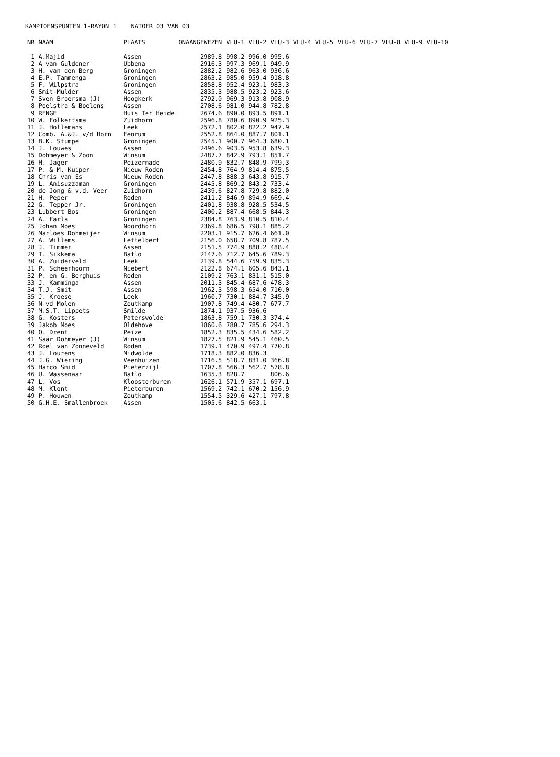KAMPIOENSPUNTEN 1-RAYON 1 NATOER 03 VAN 03
| NR | NAAM | PLAATS | ONAANGEWEZEN | VLU-1 | VLU-2 | VLU-3 | VLU-4 | VLU-5 | VLU-6 | VLU-7 | VLU-8 | VLU-9 | VLU-10 |
| --- | --- | --- | --- | --- | --- | --- | --- | --- | --- | --- | --- | --- | --- |
| 1 | A.Majid | Assen | 2989.8 | 998.2 | 996.0 | 995.6 | | | | | | | |
| 2 | A van Guldener | Ubbena | 2916.3 | 997.3 | 969.1 | 949.9 | | | | | | | |
| 3 | H. van den Berg | Groningen | 2882.2 | 982.6 | 963.0 | 936.6 | | | | | | | |
| 4 | E.P. Tammenga | Groningen | 2863.2 | 985.0 | 959.4 | 918.8 | | | | | | | |
| 5 | F. Wilpstra | Groningen | 2858.8 | 952.4 | 923.1 | 983.3 | | | | | | | |
| 6 | Smit-Mulder | Assen | 2835.3 | 988.5 | 923.2 | 923.6 | | | | | | | |
| 7 | Sven Broersma (J) | Hoogkerk | 2792.0 | 969.3 | 913.8 | 908.9 | | | | | | | |
| 8 | Poelstra & Boelens | Assen | 2708.6 | 981.0 | 944.8 | 782.8 | | | | | | | |
| 9 | RENGE | Huis Ter Heide | 2674.6 | 890.0 | 893.5 | 891.1 | | | | | | | |
| 10 | W. Folkertsma | Zuidhorn | 2596.8 | 780.6 | 890.9 | 925.3 | | | | | | | |
| 11 | J. Hollemans | Leek | 2572.1 | 802.0 | 822.2 | 947.9 | | | | | | | |
| 12 | Comb. A.&J. v/d Horn | Eenrum | 2552.8 | 864.0 | 887.7 | 801.1 | | | | | | | |
| 13 | B.K. Stumpe | Groningen | 2545.1 | 900.7 | 964.3 | 680.1 | | | | | | | |
| 14 | J. Louwes | Assen | 2496.6 | 903.5 | 953.8 | 639.3 | | | | | | | |
| 15 | Dohmeyer & Zoon | Winsum | 2487.7 | 842.9 | 793.1 | 851.7 | | | | | | | |
| 16 | H. Jager | Peizermade | 2480.9 | 832.7 | 848.9 | 799.3 | | | | | | | |
| 17 | P. & M. Kuiper | Nieuw Roden | 2454.8 | 764.9 | 814.4 | 875.5 | | | | | | | |
| 18 | Chris van Es | Nieuw Roden | 2447.8 | 888.3 | 643.8 | 915.7 | | | | | | | |
| 19 | L. Anisuzzaman | Groningen | 2445.8 | 869.2 | 843.2 | 733.4 | | | | | | | |
| 20 | de Jong & v.d. Veer | Zuidhorn | 2439.6 | 827.8 | 729.8 | 882.0 | | | | | | | |
| 21 | H. Peper | Roden | 2411.2 | 846.9 | 894.9 | 669.4 | | | | | | | |
| 22 | G. Tepper Jr. | Groningen | 2401.8 | 938.8 | 928.5 | 534.5 | | | | | | | |
| 23 | Lubbert Bos | Groningen | 2400.2 | 887.4 | 668.5 | 844.3 | | | | | | | |
| 24 | A. Farla | Groningen | 2384.8 | 763.9 | 810.5 | 810.4 | | | | | | | |
| 25 | Johan Moes | Noordhorn | 2369.8 | 686.5 | 798.1 | 885.2 | | | | | | | |
| 26 | Marloes Dohmeijer | Winsum | 2203.1 | 915.7 | 626.4 | 661.0 | | | | | | | |
| 27 | A. Willems | Lettelbert | 2156.0 | 658.7 | 709.8 | 787.5 | | | | | | | |
| 28 | J. Timmer | Assen | 2151.5 | 774.9 | 888.2 | 488.4 | | | | | | | |
| 29 | T. Sikkema | Baflo | 2147.6 | 712.7 | 645.6 | 789.3 | | | | | | | |
| 30 | A. Zuiderveld | Leek | 2139.8 | 544.6 | 759.9 | 835.3 | | | | | | | |
| 31 | P. Scheerhoorn | Niebert | 2122.8 | 674.1 | 605.6 | 843.1 | | | | | | | |
| 32 | P. en G. Berghuis | Roden | 2109.2 | 763.1 | 831.1 | 515.0 | | | | | | | |
| 33 | J. Kamminga | Assen | 2011.3 | 845.4 | 687.6 | 478.3 | | | | | | | |
| 34 | T.J. Smit | Assen | 1962.3 | 598.3 | 654.0 | 710.0 | | | | | | | |
| 35 | J. Kroese | Leek | 1960.7 | 730.1 | 884.7 | 345.9 | | | | | | | |
| 36 | N vd Molen | Zoutkamp | 1907.8 | 749.4 | 480.7 | 677.7 | | | | | | | |
| 37 | M.S.T. Lippets | Smilde | 1874.1 | 937.5 | 936.6 | | | | | | | | |
| 38 | G. Kosters | Paterswolde | 1863.8 | 759.1 | 730.3 | 374.4 | | | | | | | |
| 39 | Jakob Moes | Oldehove | 1860.6 | 780.7 | 785.6 | 294.3 | | | | | | | |
| 40 | O. Drent | Peize | 1852.3 | 835.5 | 434.6 | 582.2 | | | | | | | |
| 41 | Saar Dohmeyer (J) | Winsum | 1827.5 | 821.9 | 545.1 | 460.5 | | | | | | | |
| 42 | Roel van Zonneveld | Roden | 1739.1 | 470.9 | 497.4 | 770.8 | | | | | | | |
| 43 | J. Lourens | Midwolde | 1718.3 | 882.0 | 836.3 | | | | | | | | |
| 44 | J.G. Wiering | Veenhuizen | 1716.5 | 518.7 | 831.0 | 366.8 | | | | | | | |
| 45 | Harco Smid | Pieterzijl | 1707.8 | 566.3 | 562.7 | 578.8 | | | | | | | |
| 46 | U. Wassenaar | Baflo | 1635.3 | 828.7 | | 806.6 | | | | | | | |
| 47 | L. Vos | Kloosterburen | 1626.1 | 571.9 | 357.1 | 697.1 | | | | | | | |
| 48 | M. Klont | Pieterburen | 1569.2 | 742.1 | 670.2 | 156.9 | | | | | | | |
| 49 | P. Houwen | Zoutkamp | 1554.5 | 329.6 | 427.1 | 797.8 | | | | | | | |
| 50 | G.H.E. Smallenbroek | Assen | 1505.6 | 842.5 | 663.1 | | | | | | | | |